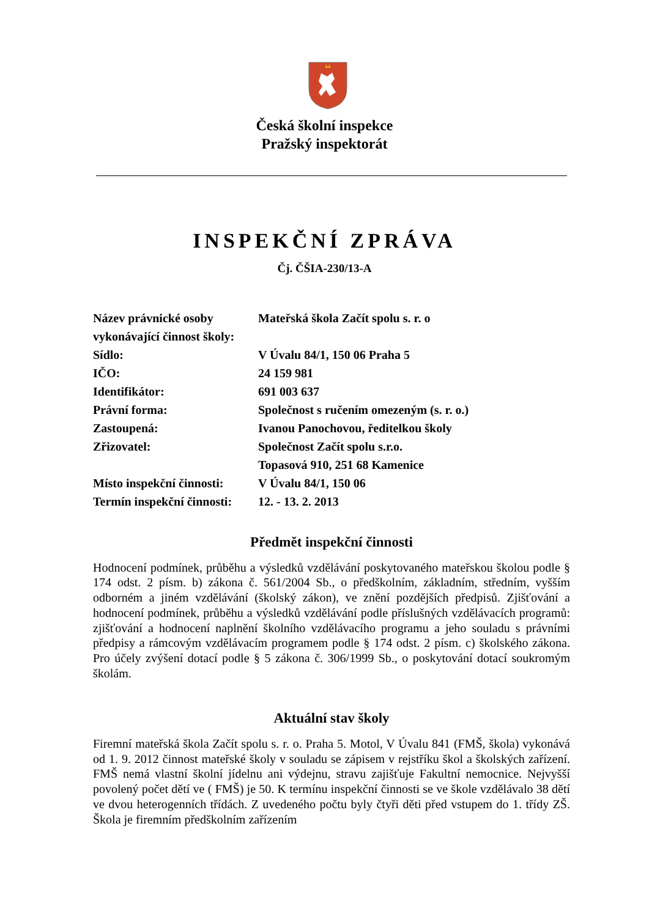Česká školní inspekce
Pražský inspektorát
INSPEKČNÍ ZPRÁVA
Čj. ČŠIA-230/13-A
| Název právnické osoby vykonávající činnost školy: | Mateřská škola Začít spolu s. r. o |
| Sídlo: | V Úvalu 84/1, 150 06 Praha 5 |
| IČO: | 24 159 981 |
| Identifikátor: | 691 003 637 |
| Právní forma: | Společnost s ručením omezeným (s. r. o.) |
| Zastoupená: | Ivanou Panochovou, ředitelkou školy |
| Zřizovatel: | Společnost Začít spolu s.r.o. Topasová 910, 251 68 Kamenice |
| Místo inspekční činnosti: | V Úvalu 84/1, 150 06 |
| Termín inspekční činnosti: | 12. - 13. 2. 2013 |
Předmět inspekční činnosti
Hodnocení podmínek, průběhu a výsledků vzdělávání poskytovaného mateřskou školou podle § 174 odst. 2 písm. b) zákona č. 561/2004 Sb., o předškolním, základním, středním, vyšším odborném a jiném vzdělávání (školský zákon), ve znění pozdějších předpisů. Zjišťování a hodnocení podmínek, průběhu a výsledků vzdělávání podle příslušných vzdělávacích programů: zjišťování a hodnocení naplnění školního vzdělávacího programu a jeho souladu s právními předpisy a rámcovým vzdělávacím programem podle § 174 odst. 2 písm. c) školského zákona. Pro účely zvýšení dotací podle § 5 zákona č. 306/1999 Sb., o poskytování dotací soukromým školám.
Aktuální stav školy
Firemní mateřská škola Začít spolu s. r. o. Praha 5. Motol, V Úvalu 841 (FMŠ, škola) vykonává od 1. 9. 2012 činnost mateřské školy v souladu se zápisem v rejstříku škol a školských zařízení. FMŠ nemá vlastní školní jídelnu ani výdejnu, stravu zajišťuje Fakultní nemocnice. Nejvyšší povolený počet dětí ve ( FMŠ) je 50. K termínu inspekční činnosti se ve škole vzdělávalo 38 dětí ve dvou heterogenních třídách. Z uvedeného počtu byly čtyři děti před vstupem do 1. třídy ZŠ. Škola je firemním předškolním zařízením